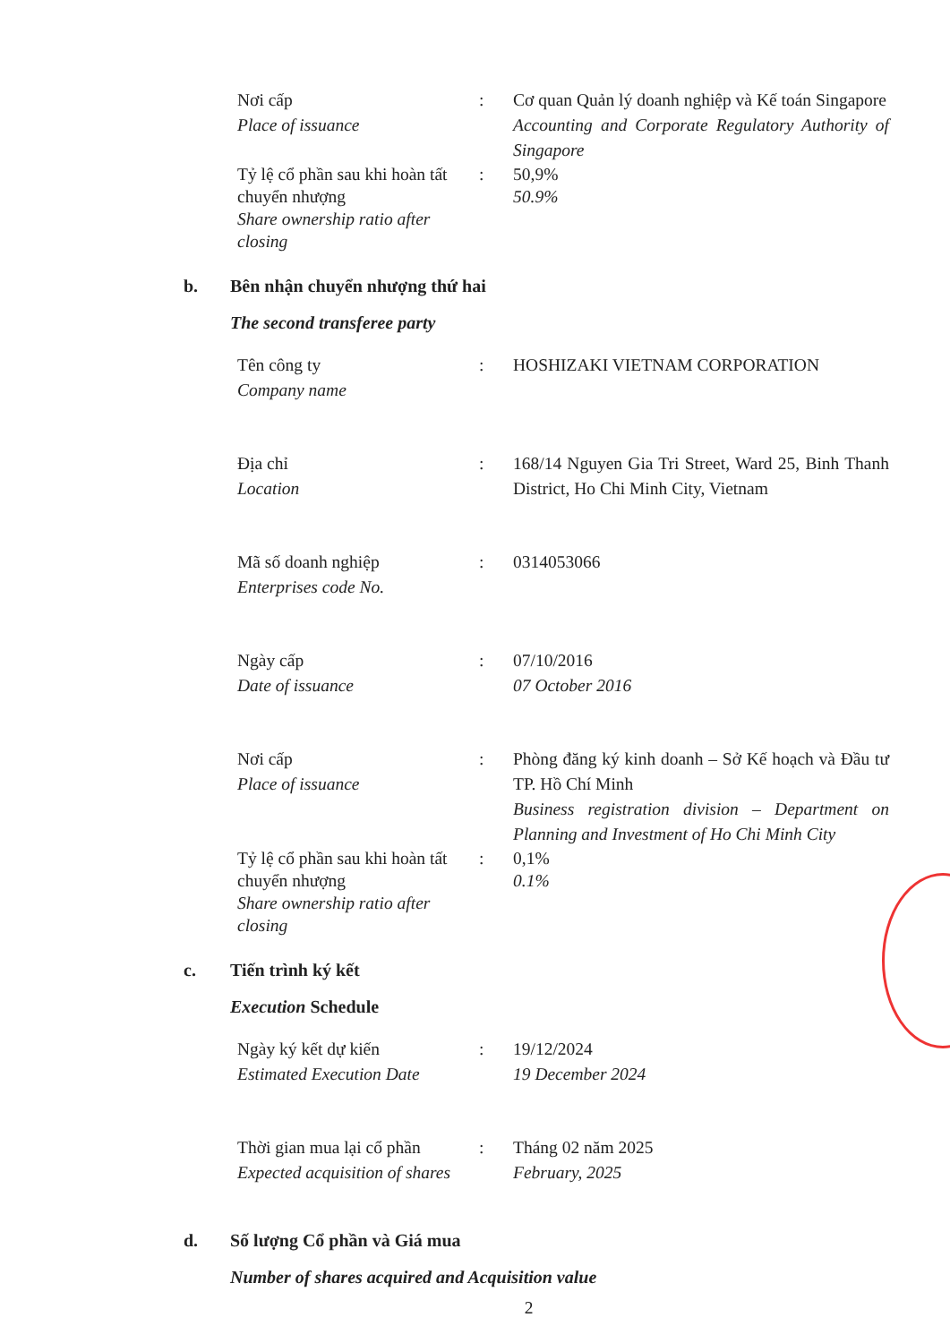Nơi cấp
Place of issuance
: Cơ quan Quản lý doanh nghiệp và Kế toán Singapore
Accounting and Corporate Regulatory Authority of Singapore
Tỷ lệ cổ phần sau khi hoàn tất chuyển nhượng
Share ownership ratio after closing
: 50,9%
50.9%
b. Bên nhận chuyển nhượng thứ hai
The second transferee party
Tên công ty
Company name
: HOSHIZAKI VIETNAM CORPORATION
Địa chỉ
Location
: 168/14 Nguyen Gia Tri Street, Ward 25, Binh Thanh District, Ho Chi Minh City, Vietnam
Mã số doanh nghiệp
Enterprises code No.
: 0314053066
Ngày cấp
Date of issuance
: 07/10/2016
07 October 2016
Nơi cấp
Place of issuance
: Phòng đăng ký kinh doanh – Sở Kế hoạch và Đầu tư TP. Hồ Chí Minh
Business registration division – Department on Planning and Investment of Ho Chi Minh City
Tỷ lệ cổ phần sau khi hoàn tất chuyển nhượng
Share ownership ratio after closing
: 0,1%
0.1%
c. Tiến trình ký kết
Execution Schedule
Ngày ký kết dự kiến
Estimated Execution Date
: 19/12/2024
19 December 2024
Thời gian mua lại cổ phần
Expected acquisition of shares
: Tháng 02 năm 2025
February, 2025
d. Số lượng Cổ phần và Giá mua
Number of shares acquired and Acquisition value
2